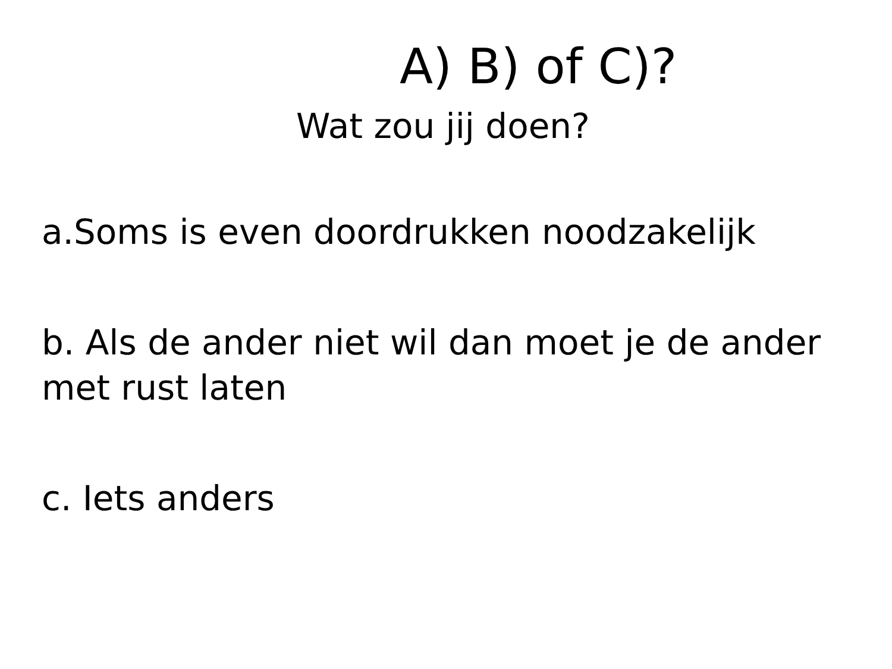A) B) of C)?
Wat zou jij doen?
a.Soms is even doordrukken noodzakelijk
b. Als de ander niet wil dan moet je de ander met rust laten
c. Iets anders